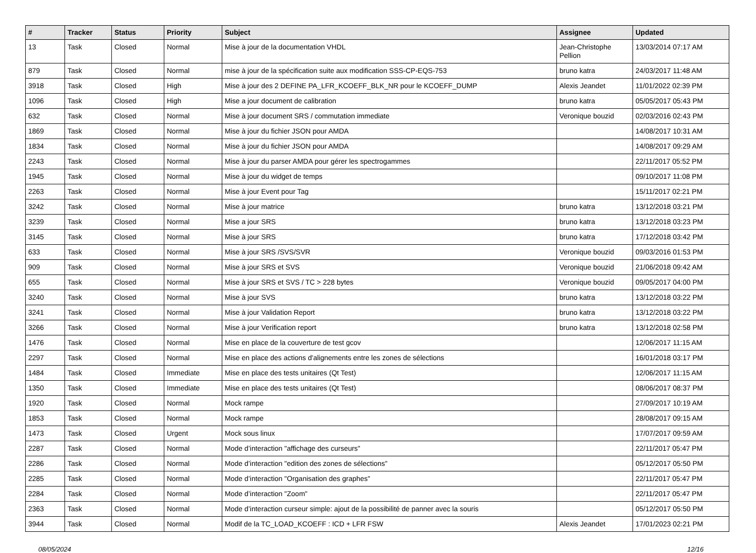| # | Tracker | Status | Priority | Subject | Assignee | Updated |
| --- | --- | --- | --- | --- | --- | --- |
| 13 | Task | Closed | Normal | Mise à jour de la documentation VHDL | Jean-Christophe Pellion | 13/03/2014 07:17 AM |
| 879 | Task | Closed | Normal | mise à jour de la spécification suite aux modification SSS-CP-EQS-753 | bruno katra | 24/03/2017 11:48 AM |
| 3918 | Task | Closed | High | Mise à jour des 2 DEFINE PA_LFR_KCOEFF_BLK_NR pour le KCOEFF_DUMP | Alexis Jeandet | 11/01/2022 02:39 PM |
| 1096 | Task | Closed | High | Mise a jour document de calibration | bruno katra | 05/05/2017 05:43 PM |
| 632 | Task | Closed | Normal | Mise à jour document SRS / commutation immediate | Veronique bouzid | 02/03/2016 02:43 PM |
| 1869 | Task | Closed | Normal | Mise à jour du fichier JSON pour AMDA | | 14/08/2017 10:31 AM |
| 1834 | Task | Closed | Normal | Mise à jour du fichier JSON pour AMDA | | 14/08/2017 09:29 AM |
| 2243 | Task | Closed | Normal | Mise à jour du parser AMDA pour gérer les spectrogammes | | 22/11/2017 05:52 PM |
| 1945 | Task | Closed | Normal | Mise à jour du widget de temps | | 09/10/2017 11:08 PM |
| 2263 | Task | Closed | Normal | Mise à jour Event pour Tag | | 15/11/2017 02:21 PM |
| 3242 | Task | Closed | Normal | Mise à jour matrice | bruno katra | 13/12/2018 03:21 PM |
| 3239 | Task | Closed | Normal | Mise a jour SRS | bruno katra | 13/12/2018 03:23 PM |
| 3145 | Task | Closed | Normal | Mise à jour SRS | bruno katra | 17/12/2018 03:42 PM |
| 633 | Task | Closed | Normal | Mise à jour SRS /SVS/SVR | Veronique bouzid | 09/03/2016 01:53 PM |
| 909 | Task | Closed | Normal | Mise à jour SRS et SVS | Veronique bouzid | 21/06/2018 09:42 AM |
| 655 | Task | Closed | Normal | Mise à jour SRS et SVS / TC > 228 bytes | Veronique bouzid | 09/05/2017 04:00 PM |
| 3240 | Task | Closed | Normal | Mise à jour SVS | bruno katra | 13/12/2018 03:22 PM |
| 3241 | Task | Closed | Normal | Mise à jour Validation Report | bruno katra | 13/12/2018 03:22 PM |
| 3266 | Task | Closed | Normal | Mise à jour Verification report | bruno katra | 13/12/2018 02:58 PM |
| 1476 | Task | Closed | Normal | Mise en place de la couverture de test gcov | | 12/06/2017 11:15 AM |
| 2297 | Task | Closed | Normal | Mise en place des actions d'alignements entre les zones de sélections | | 16/01/2018 03:17 PM |
| 1484 | Task | Closed | Immediate | Mise en place des tests unitaires (Qt Test) | | 12/06/2017 11:15 AM |
| 1350 | Task | Closed | Immediate | Mise en place des tests unitaires (Qt Test) | | 08/06/2017 08:37 PM |
| 1920 | Task | Closed | Normal | Mock rampe | | 27/09/2017 10:19 AM |
| 1853 | Task | Closed | Normal | Mock rampe | | 28/08/2017 09:15 AM |
| 1473 | Task | Closed | Urgent | Mock sous linux | | 17/07/2017 09:59 AM |
| 2287 | Task | Closed | Normal | Mode d’interaction "affichage des curseurs" | | 22/11/2017 05:47 PM |
| 2286 | Task | Closed | Normal | Mode d’interaction "edition des zones de sélections" | | 05/12/2017 05:50 PM |
| 2285 | Task | Closed | Normal | Mode d’interaction "Organisation des graphes" | | 22/11/2017 05:47 PM |
| 2284 | Task | Closed | Normal | Mode d’interaction "Zoom" | | 22/11/2017 05:47 PM |
| 2363 | Task | Closed | Normal | Mode d’interaction curseur simple: ajout de la possibilité de panner avec la souris | | 05/12/2017 05:50 PM |
| 3944 | Task | Closed | Normal | Modif de la TC_LOAD_KCOEFF : ICD + LFR FSW | Alexis Jeandet | 17/01/2023 02:21 PM |
08/05/2024 12/16